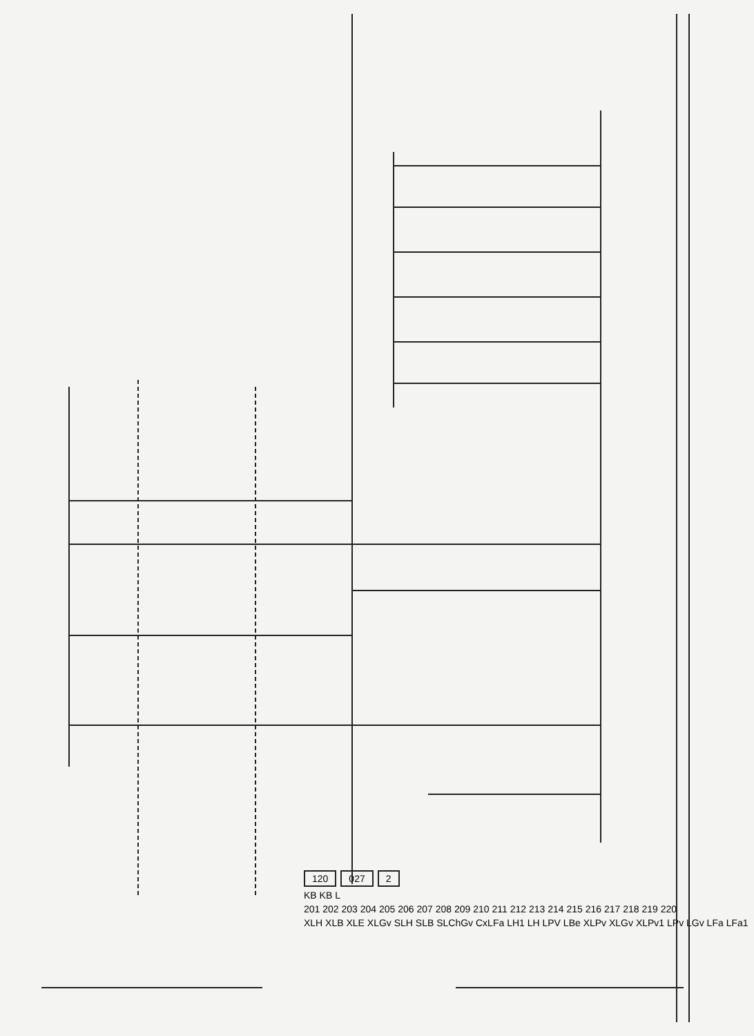120 027 2
KB KB L
201 202 203 204 205 206 207 208 209 210 211 212 213 214 215 216 217 218 219 220
XLH XLB XLE XLGv SLH SLB SLChGv CxLFa LH1 LH LPV LBe XLPv XLGv XLPv1 LPv LGv LFa LFa1